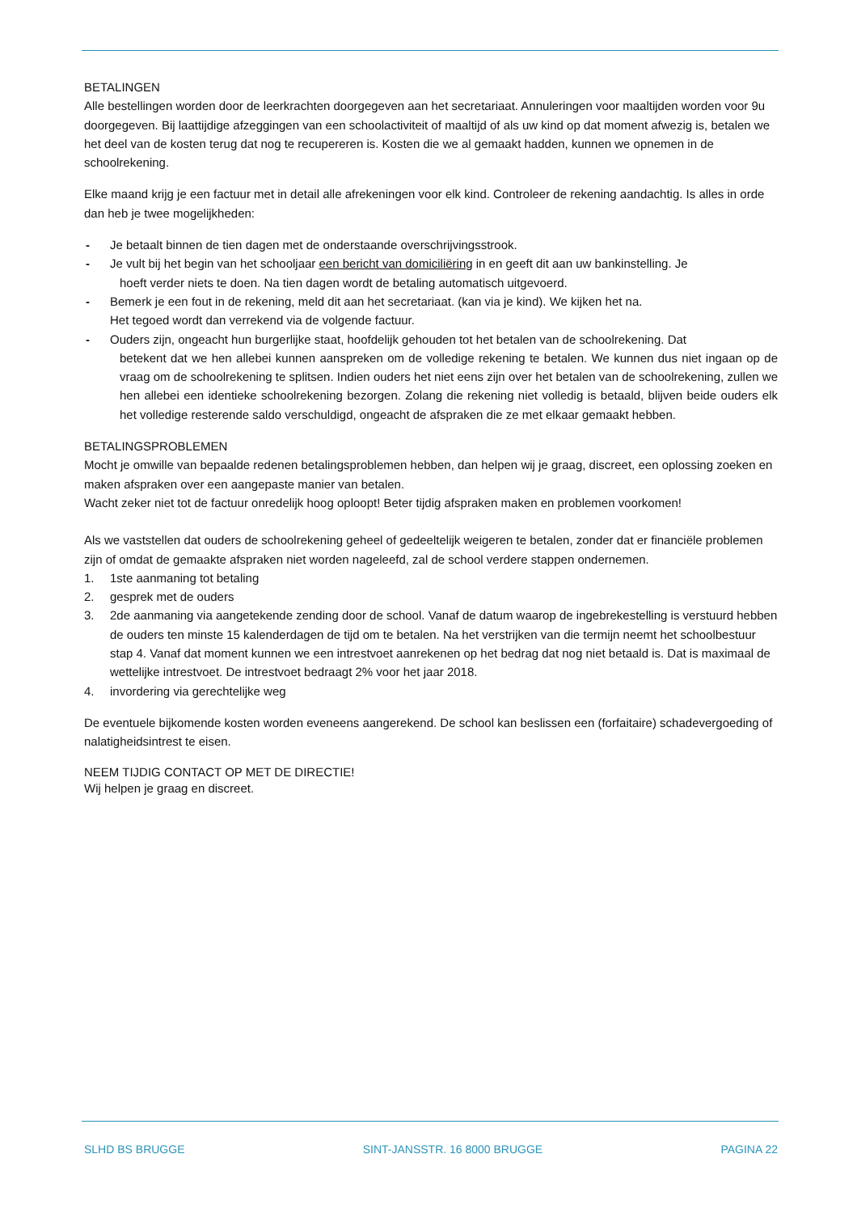BETALINGEN
Alle bestellingen worden door de leerkrachten doorgegeven aan het secretariaat. Annuleringen voor maaltijden worden voor 9u doorgegeven. Bij laattijdige afzeggingen van een schoolactiviteit of maaltijd of als uw kind op dat moment afwezig is, betalen we het deel van de kosten terug dat nog te recupereren is. Kosten die we al gemaakt hadden, kunnen we opnemen in de schoolrekening.
Elke maand krijg je een factuur met in detail alle afrekeningen voor elk kind. Controleer de rekening aandachtig. Is alles in orde dan heb je twee mogelijkheden:
- Je betaalt binnen de tien dagen met de onderstaande overschrijvingsstrook.
- Je vult bij het begin van het schooljaar een bericht van domiciliëring in en geeft dit aan uw bankinstelling. Je
hoeft verder niets te doen. Na tien dagen wordt de betaling automatisch uitgevoerd.
- Bemerk je een fout in de rekening, meld dit aan het secretariaat. (kan via je kind). We kijken het na.
Het tegoed wordt dan verrekend via de volgende factuur.
- Ouders zijn, ongeacht hun burgerlijke staat, hoofdelijk gehouden tot het betalen van de schoolrekening. Dat
betekent dat we hen allebei kunnen aanspreken om de volledige rekening te betalen. We kunnen dus niet ingaan op de vraag om de schoolrekening te splitsen. Indien ouders het niet eens zijn over het betalen van de schoolrekening, zullen we hen allebei een identieke schoolrekening bezorgen. Zolang die rekening niet volledig is betaald, blijven beide ouders elk het volledige resterende saldo verschuldigd, ongeacht de afspraken die ze met elkaar gemaakt hebben.
BETALINGSPROBLEMEN
Mocht je omwille van bepaalde redenen betalingsproblemen hebben, dan helpen wij je graag, discreet, een oplossing zoeken en maken afspraken over een aangepaste manier van betalen.
Wacht zeker niet tot de factuur onredelijk hoog oploopt! Beter tijdig afspraken maken en problemen voorkomen!
Als we vaststellen dat ouders de schoolrekening geheel of gedeeltelijk weigeren te betalen, zonder dat er financiële problemen zijn of omdat de gemaakte afspraken niet worden nageleefd, zal de school verdere stappen ondernemen.
1. 1ste aanmaning tot betaling
2. gesprek met de ouders
3. 2de aanmaning via aangetekende zending door de school. Vanaf de datum waarop de ingebrekestelling is verstuurd hebben de ouders ten minste 15 kalenderdagen de tijd om te betalen. Na het verstrijken van die termijn neemt het schoolbestuur stap 4. Vanaf dat moment kunnen we een intrestvoet aanrekenen op het bedrag dat nog niet betaald is. Dat is maximaal de wettelijke intrestvoet. De intrestvoet bedraagt 2% voor het jaar 2018.
4. invordering via gerechtelijke weg
De eventuele bijkomende kosten worden eveneens aangerekend. De school kan beslissen een (forfaitaire) schadevergoeding of nalatigheidsintrest te eisen.
NEEM TIJDIG CONTACT OP MET DE DIRECTIE!
Wij helpen je graag en discreet.
SLHD BS BRUGGE SINT-JANSSTR. 16 8000 BRUGGE PAGINA 22